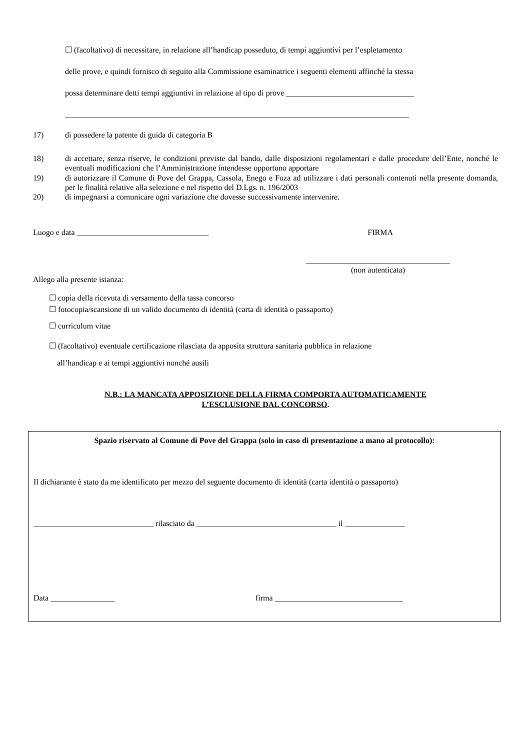☐ (facoltativo) di necessitare, in relazione all’handicap posseduto, di tempi aggiuntivi per l’espletamento
delle prove, e quindi fornisco di seguito alla Commissione esaminatrice i seguenti elementi affinché la stessa
possa determinare detti tempi aggiuntivi in relazione al tipo di prove ________________________________
______________________________________________________________________________________
17) di possedere la patente di guida di categoria B
18) di accettare, senza riserve, le condizioni previste dal bando, dalle disposizioni regolamentari e dalle procedure dell’Ente, nonché le eventuali modificazioni che l’Amministrazione intendesse opportuno apportare
19) di autorizzare il Comune di Pove del Grappa, Cassola, Enego e Foza ad utilizzare i dati personali contenuti nella presente domanda, per le finalità relative alla selezione e nel rispetto del D.Lgs. n. 196/2003
20) di impegnarsi a comunicare ogni variazione che dovesse successivamente intervenire.
Luogo e data _________________________________ FIRMA
____________________________________
(non autenticata)
Allego alla presente istanza:
☐ copia della ricevuta di versamento della tassa concorso
☐ fotocopia/scansione di un valido documento di identità (carta di identità o passaporto)
☐ curriculum vitae
☐ (facoltativo) eventuale certificazione rilasciata da apposita struttura sanitaria pubblica in relazione
all’handicap e ai tempi aggiuntivi nonché ausili
N.B.: LA MANCATA APPOSIZIONE DELLA FIRMA COMPORTA AUTOMATICAMENTE
L’ESCLUSIONE DAL CONCORSO.
Spazio riservato al Comune di Pove del Grappa (solo in caso di presentazione a mano al protocollo):
Il dichiarante è stato da me identificato per mezzo del seguente documento di identità (carta identità o passaporto)
______________________________ rilasciato da ___________________________________ il _______________
Data ________________ firma ________________________________